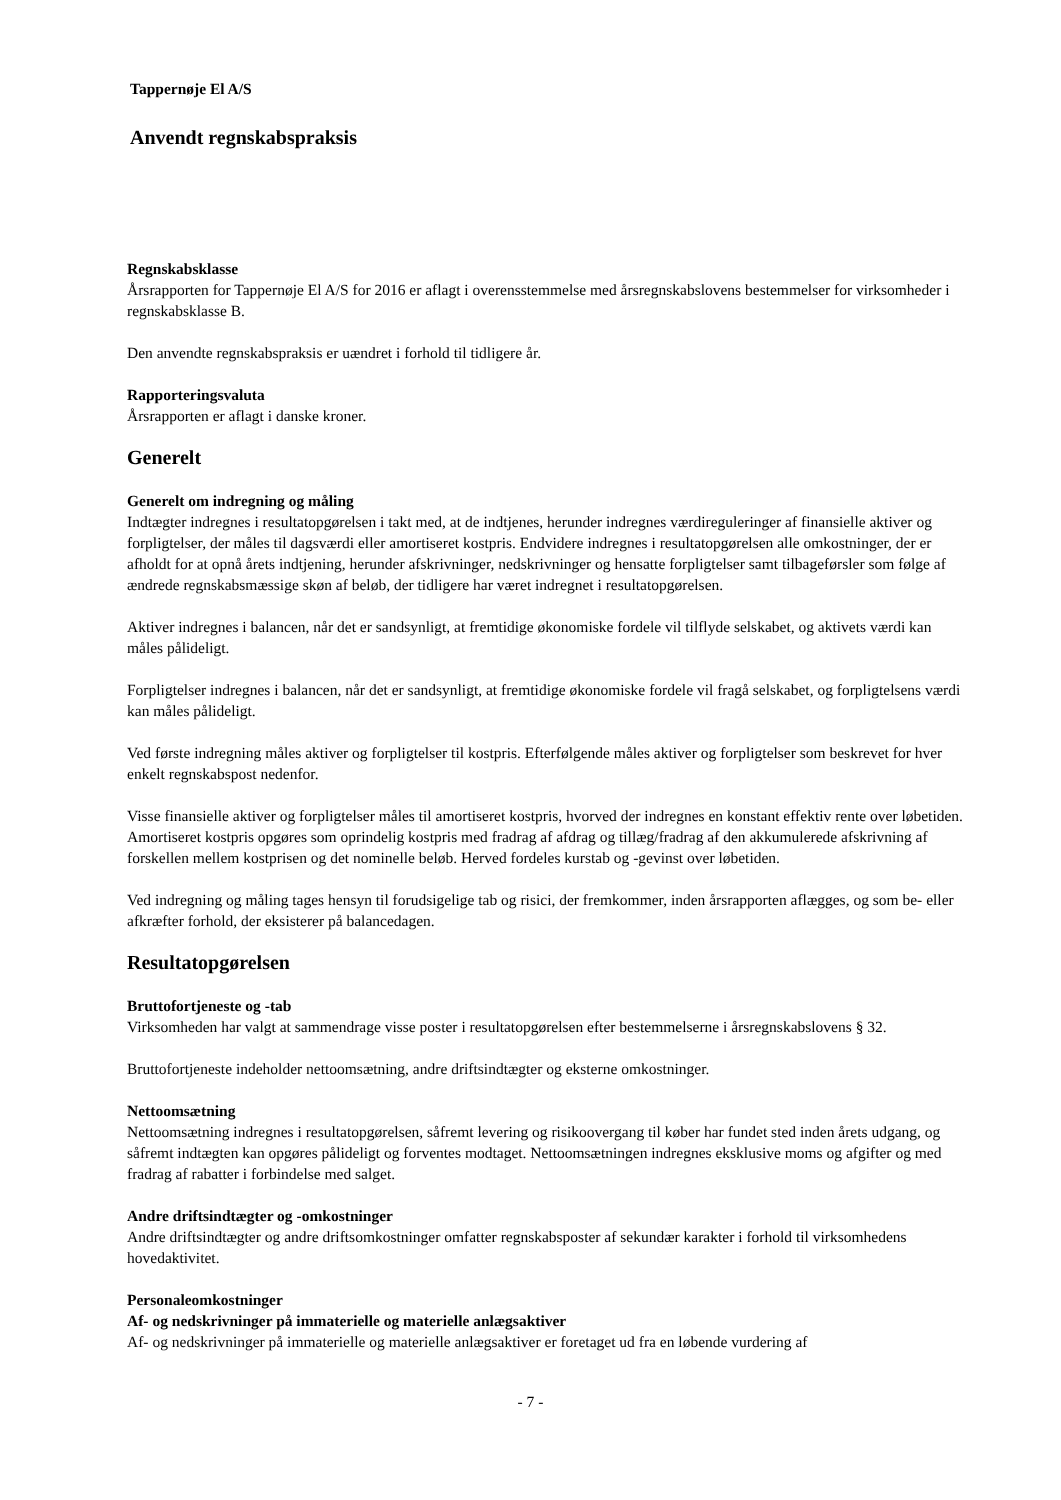Tappernøje El A/S
Anvendt regnskabspraksis
Regnskabsklasse
Årsrapporten for Tappernøje El A/S for 2016 er aflagt i overensstemmelse med årsregnskabslovens bestemmelser for virksomheder i regnskabsklasse B.
Den anvendte regnskabspraksis er uændret i forhold til tidligere år.
Rapporteringsvaluta
Årsrapporten er aflagt i danske kroner.
Generelt
Generelt om indregning og måling
Indtægter indregnes i resultatopgørelsen i takt med, at de indtjenes, herunder indregnes værdireguleringer af finansielle aktiver og forpligtelser, der måles til dagsværdi eller amortiseret kostpris. Endvidere indregnes i resultatopgørelsen alle omkostninger, der er afholdt for at opnå årets indtjening, herunder afskrivninger, nedskrivninger og hensatte forpligtelser samt tilbageførsler som følge af ændrede regnskabsmæssige skøn af beløb, der tidligere har været indregnet i resultatopgørelsen.
Aktiver indregnes i balancen, når det er sandsynligt, at fremtidige økonomiske fordele vil tilflyde selskabet, og aktivets værdi kan måles pålideligt.
Forpligtelser indregnes i balancen, når det er sandsynligt, at fremtidige økonomiske fordele vil fragå selskabet, og forpligtelsens værdi kan måles pålideligt.
Ved første indregning måles aktiver og forpligtelser til kostpris. Efterfølgende måles aktiver og forpligtelser som beskrevet for hver enkelt regnskabspost nedenfor.
Visse finansielle aktiver og forpligtelser måles til amortiseret kostpris, hvorved der indregnes en konstant effektiv rente over løbetiden. Amortiseret kostpris opgøres som oprindelig kostpris med fradrag af afdrag og tillæg/fradrag af den akkumulerede afskrivning af forskellen mellem kostprisen og det nominelle beløb. Herved fordeles kurstab og -gevinst over løbetiden.
Ved indregning og måling tages hensyn til forudsigelige tab og risici, der fremkommer, inden årsrapporten aflægges, og som be- eller afkræfter forhold, der eksisterer på balancedagen.
Resultatopgørelsen
Bruttofortjeneste og -tab
Virksomheden har valgt at sammendrage visse poster i resultatopgørelsen efter bestemmelserne i årsregnskabslovens § 32.
Bruttofortjeneste indeholder nettoomsætning, andre driftsindtægter og eksterne omkostninger.
Nettoomsætning
Nettoomsætning indregnes i resultatopgørelsen, såfremt levering og risikoovergang til køber har fundet sted inden årets udgang, og såfremt indtægten kan opgøres pålideligt og forventes modtaget. Nettoomsætningen indregnes eksklusive moms og afgifter og med fradrag af rabatter i forbindelse med salget.
Andre driftsindtægter og -omkostninger
Andre driftsindtægter og andre driftsomkostninger omfatter regnskabsposter af sekundær karakter i forhold til virksomhedens hovedaktivitet.
Personaleomkostninger
Af- og nedskrivninger på immaterielle og materielle anlægsaktiver
Af- og nedskrivninger på immaterielle og materielle anlægsaktiver er foretaget ud fra en løbende vurdering af
- 7 -